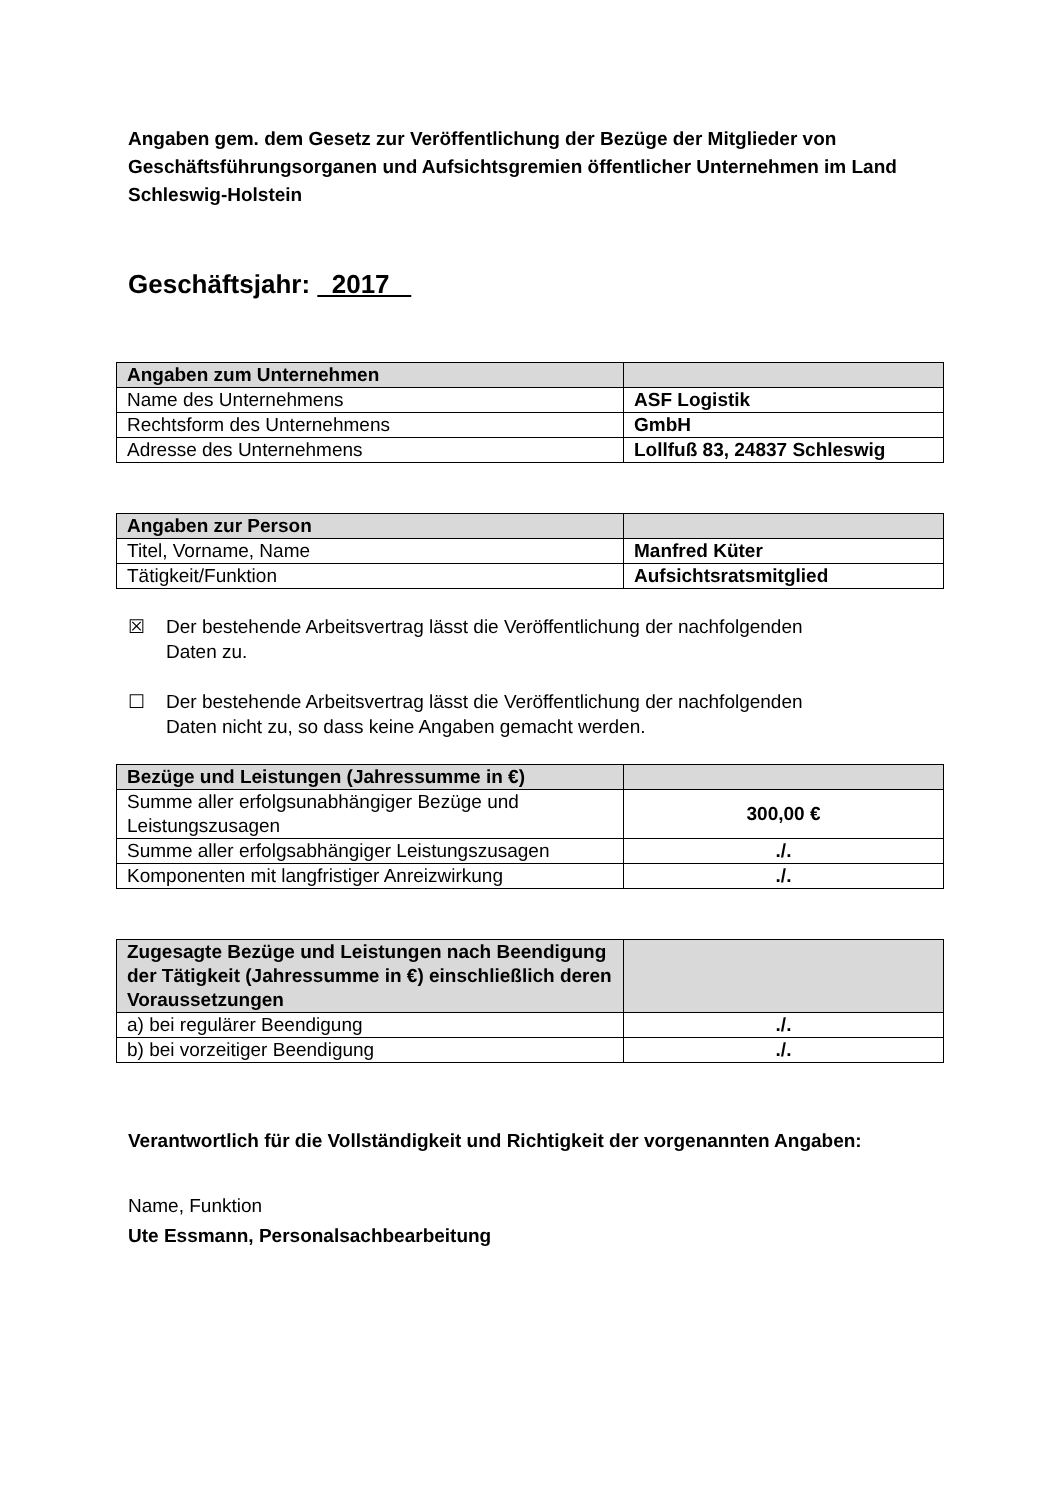Angaben gem. dem Gesetz zur Veröffentlichung der Bezüge der Mitglieder von Geschäftsführungsorganen und Aufsichtsgremien öffentlicher Unternehmen im Land Schleswig-Holstein
Geschäftsjahr: 2017
| Angaben zum Unternehmen | |
| Name des Unternehmens | ASF Logistik |
| Rechtsform des Unternehmens | GmbH |
| Adresse des Unternehmens | Lollfuß 83, 24837 Schleswig |
| Angaben zur Person | |
| Titel, Vorname, Name | Manfred Küter |
| Tätigkeit/Funktion | Aufsichtsratsmitglied |
☒ Der bestehende Arbeitsvertrag lässt die Veröffentlichung der nachfolgenden
Daten zu.
☐ Der bestehende Arbeitsvertrag lässt die Veröffentlichung der nachfolgenden
Daten nicht zu, so dass keine Angaben gemacht werden.
| Bezüge und Leistungen (Jahressumme in €) | |
| Summe aller erfolgsunabhängiger Bezüge und Leistungszusagen | 300,00 € |
| Summe aller erfolgsabhängiger Leistungszusagen | ./. |
| Komponenten mit langfristiger Anreizwirkung | ./. |
| Zugesagte Bezüge und Leistungen nach Beendigung der Tätigkeit (Jahressumme in €) einschließlich deren Voraussetzungen | |
| a) bei regulärer Beendigung | ./. |
| b) bei vorzeitiger Beendigung | ./. |
Verantwortlich für die Vollständigkeit und Richtigkeit der vorgenannten Angaben:
Name, Funktion
Ute Essmann, Personalsachbearbeitung